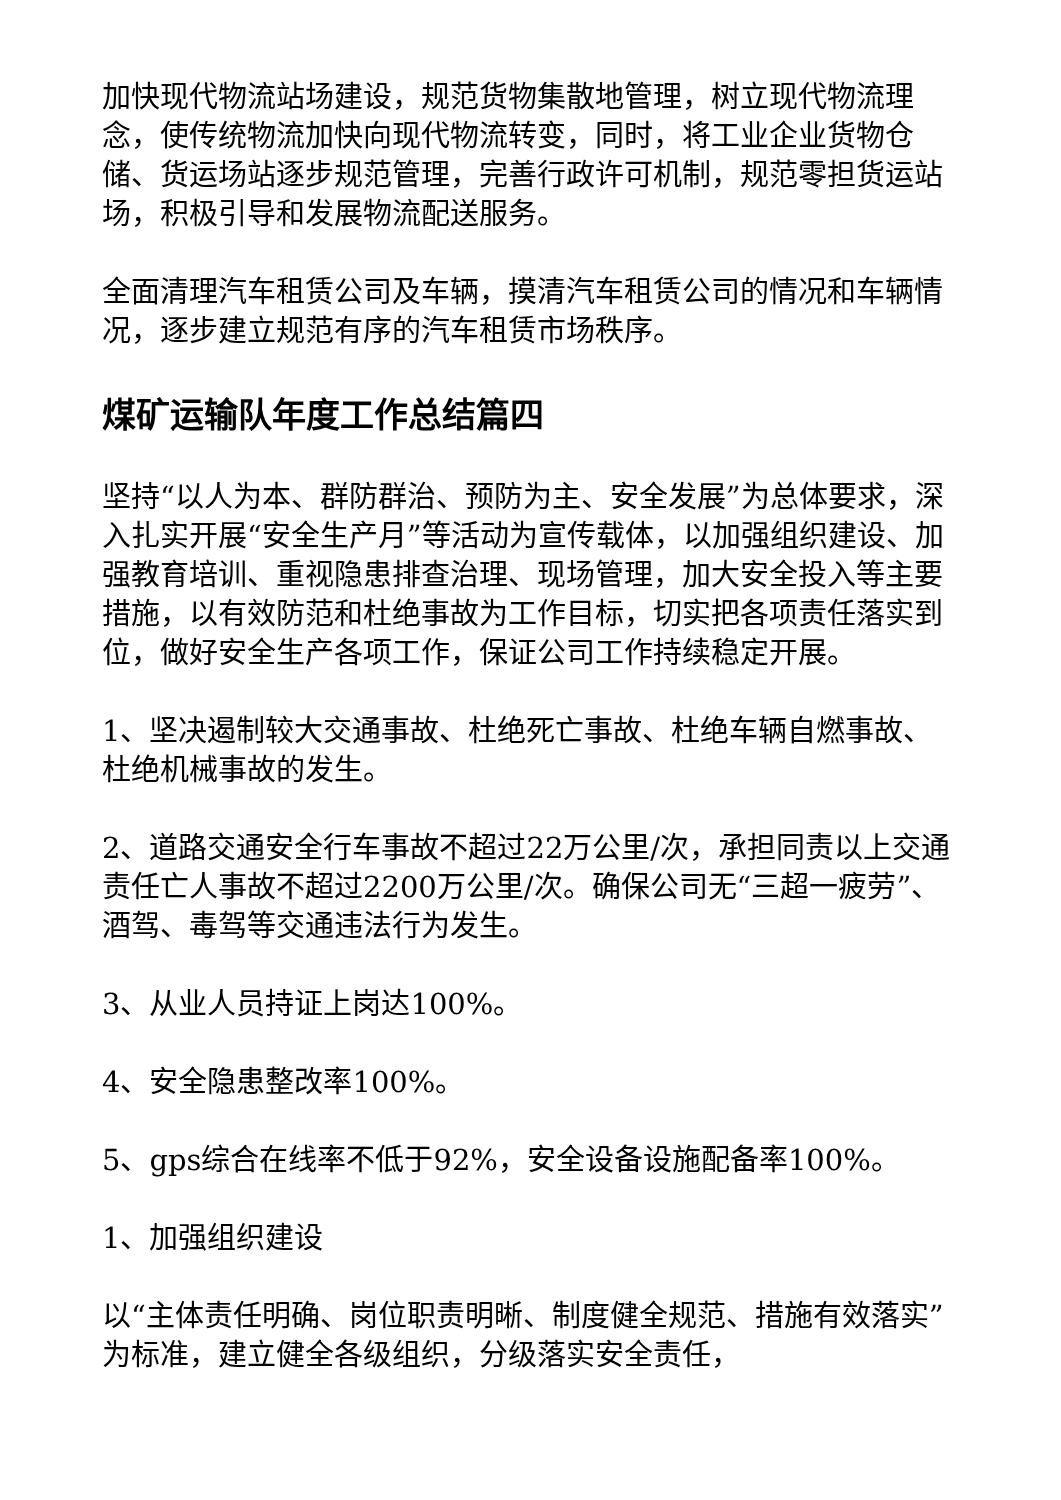加快现代物流站场建设，规范货物集散地管理，树立现代物流理念，使传统物流加快向现代物流转变，同时，将工业企业货物仓储、货运场站逐步规范管理，完善行政许可机制，规范零担货运站场，积极引导和发展物流配送服务。
全面清理汽车租赁公司及车辆，摸清汽车租赁公司的情况和车辆情况，逐步建立规范有序的汽车租赁市场秩序。
煤矿运输队年度工作总结篇四
坚持“以人为本、群防群治、预防为主、安全发展”为总体要求，深入扎实开展“安全生产月”等活动为宣传载体，以加强组织建设、加强教育培训、重视隐患排查治理、现场管理，加大安全投入等主要措施，以有效防范和杜绝事故为工作目标，切实把各项责任落实到位，做好安全生产各项工作，保证公司工作持续稳定开展。
1、坚决遏制较大交通事故、杜绝死亡事故、杜绝车辆自燃事故、杜绝机械事故的发生。
2、道路交通安全行车事故不超过22万公里/次，承担同责以上交通责任亡人事故不超过2200万公里/次。确保公司无“三超一疲劳”、酒驾、毒驾等交通违法行为发生。
3、从业人员持证上岗达100%。
4、安全隐患整改率100%。
5、gps综合在线率不低于92%，安全设备设施配备率100%。
1、加强组织建设
以“主体责任明确、岗位职责明晰、制度健全规范、措施有效落实”为标准，建立健全各级组织，分级落实安全责任，